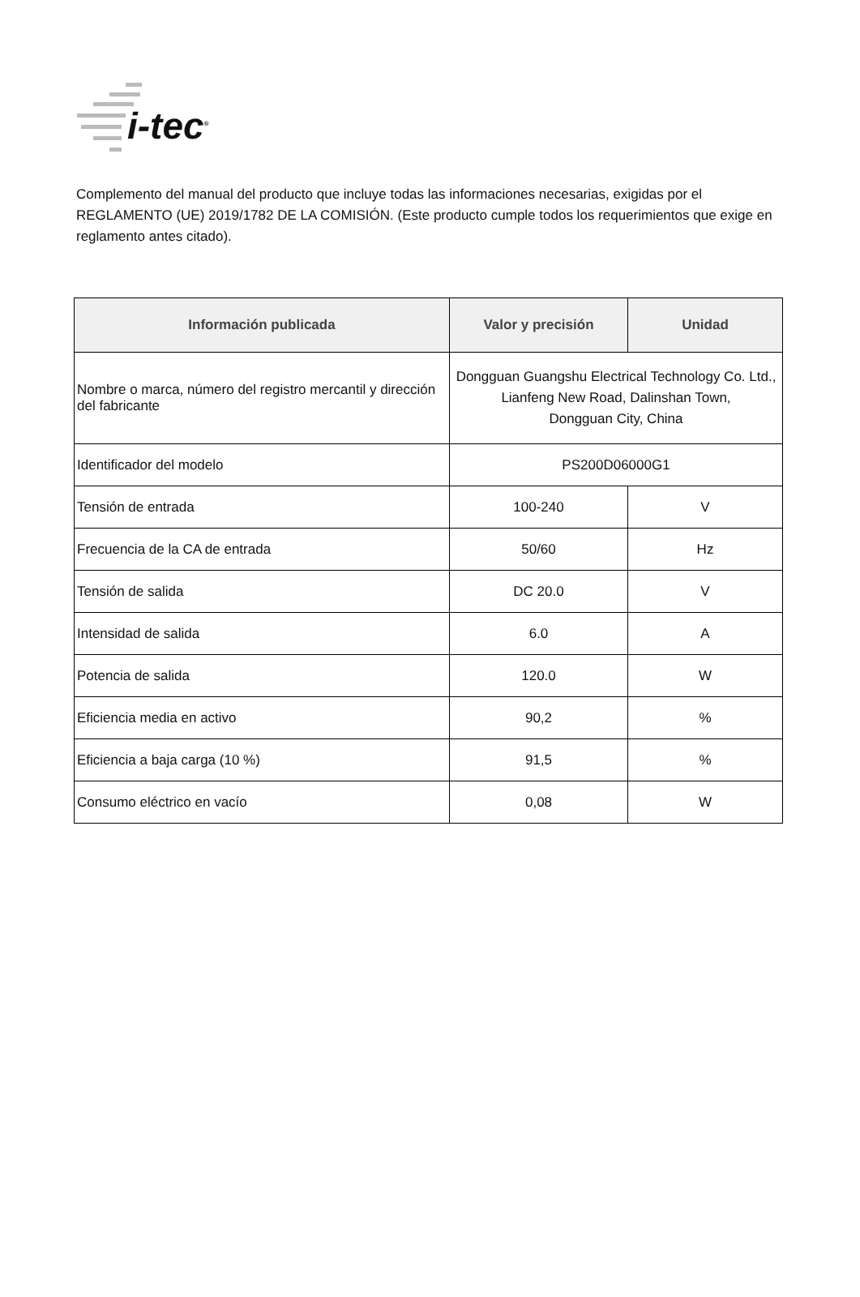i-tec<sup>®</sup>
Complemento del manual del producto que incluye todas las informaciones necesarias, exigidas por el REGLAMENTO (UE) 2019/1782 DE LA COMISIÓN. (Este producto cumple todos los requerimientos que exige en reglamento antes citado).
| Información publicada | Valor y precisión | Unidad |
| --- | --- | --- |
| Nombre o marca, número del registro mercantil y dirección del fabricante | Dongguan Guangshu Electrical Technology Co. Ltd., Lianfeng New Road, Dalinshan Town, Dongguan City, China | |
| Identificador del modelo | PS200D06000G1 | |
| Tensión de entrada | 100-240 | V |
| Frecuencia de la CA de entrada | 50/60 | Hz |
| Tensión de salida | DC 20.0 | V |
| Intensidad de salida | 6.0 | A |
| Potencia de salida | 120.0 | W |
| Eficiencia media en activo | 90,2 | % |
| Eficiencia a baja carga (10 %) | 91,5 | % |
| Consumo eléctrico en vacío | 0,08 | W |